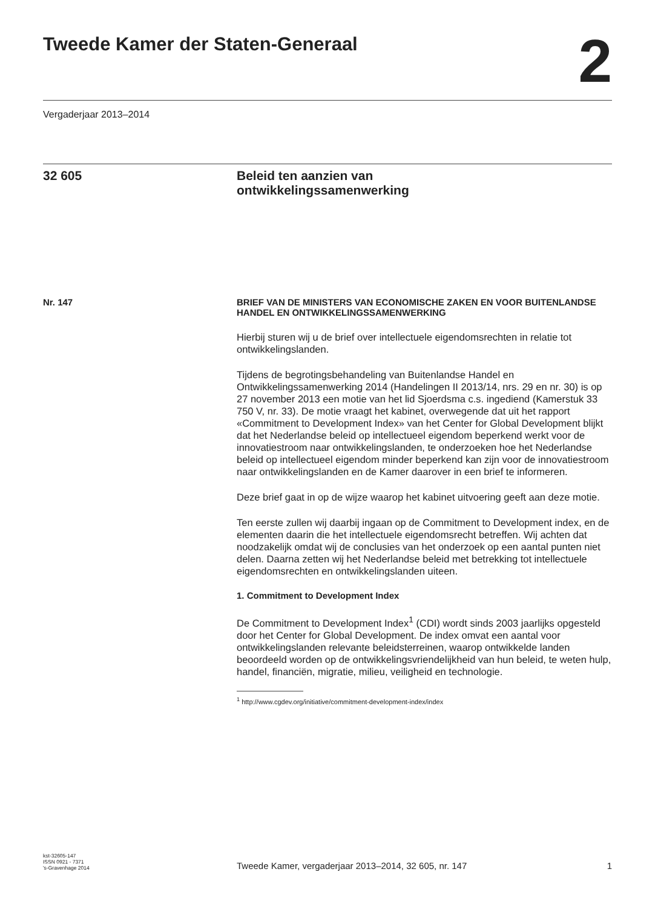Tweede Kamer der Staten-Generaal
2
Vergaderjaar 2013–2014
32 605 Beleid ten aanzien van
ontwikkelingssamenwerking
Nr. 147 BRIEF VAN DE MINISTERS VAN ECONOMISCHE ZAKEN EN VOOR BUITENLANDSE HANDEL EN ONTWIKKELINGSSAMENWERKING
Hierbij sturen wij u de brief over intellectuele eigendomsrechten in relatie tot ontwikkelingslanden.
Tijdens de begrotingsbehandeling van Buitenlandse Handel en Ontwikkelingssamenwerking 2014 (Handelingen II 2013/14, nrs. 29 en nr. 30) is op 27 november 2013 een motie van het lid Sjoerdsma c.s. ingediend (Kamerstuk 33 750 V, nr. 33). De motie vraagt het kabinet, overwegende dat uit het rapport «Commitment to Development Index» van het Center for Global Development blijkt dat het Nederlandse beleid op intellectueel eigendom beperkend werkt voor de innovatiestroom naar ontwikkelingslanden, te onderzoeken hoe het Nederlandse beleid op intellectueel eigendom minder beperkend kan zijn voor de innovatiestroom naar ontwikkelingslanden en de Kamer daarover in een brief te informeren.
Deze brief gaat in op de wijze waarop het kabinet uitvoering geeft aan deze motie.
Ten eerste zullen wij daarbij ingaan op de Commitment to Development index, en de elementen daarin die het intellectuele eigendomsrecht betreffen. Wij achten dat noodzakelijk omdat wij de conclusies van het onderzoek op een aantal punten niet delen. Daarna zetten wij het Nederlandse beleid met betrekking tot intellectuele eigendomsrechten en ontwikkelingslanden uiteen.
1. Commitment to Development Index
De Commitment to Development Index<sup>1</sup> (CDI) wordt sinds 2003 jaarlijks opgesteld door het Center for Global Development. De index omvat een aantal voor ontwikkelingslanden relevante beleidsterreinen, waarop ontwikkelde landen beoordeeld worden op de ontwikkelingsvriendelijkheid van hun beleid, te weten hulp, handel, financiën, migratie, milieu, veiligheid en technologie.
<sup>1</sup> http://www.cgdev.org/initiative/commitment-development-index/index
kst-32605-147
ISSN 0921 - 7371
's-Gravenhage 2014
Tweede Kamer, vergaderjaar 2013–2014, 32 605, nr. 147
1